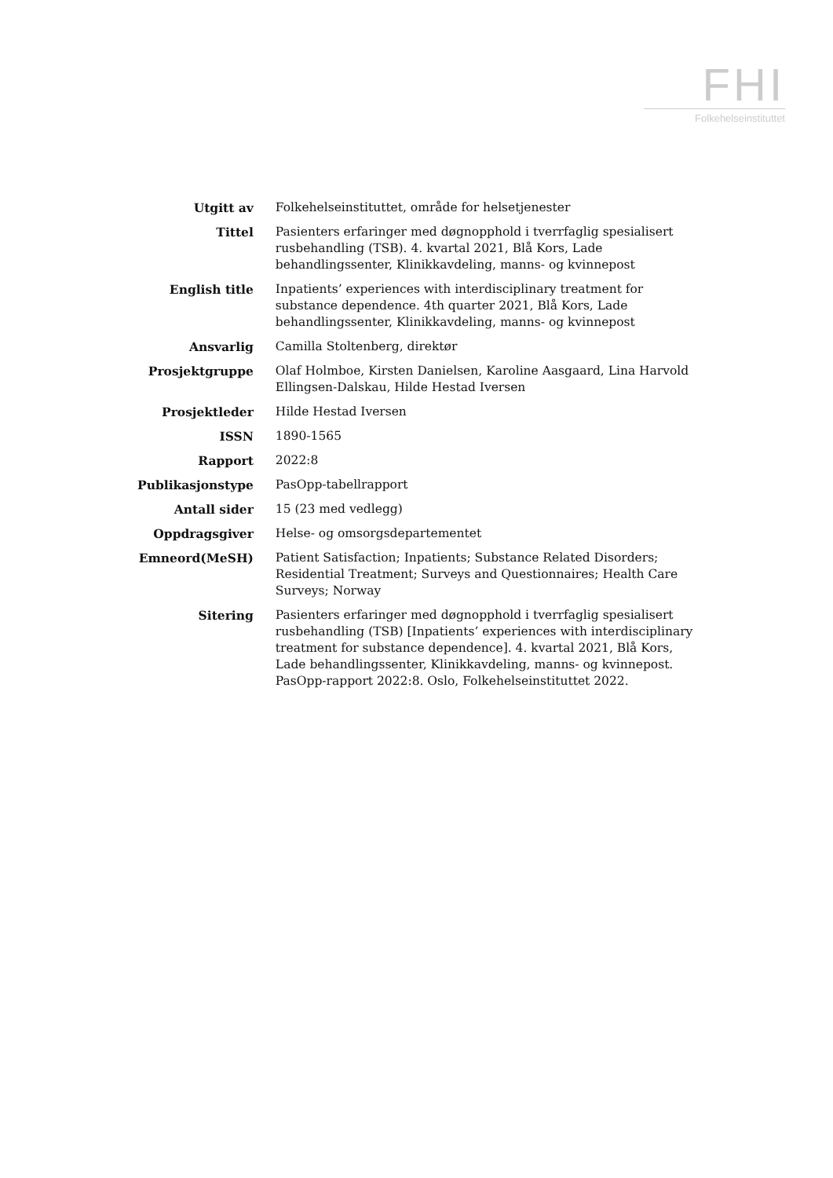FHI
Folkehelseinstituttet
| Utgitt av | Folkehelseinstituttet, område for helsetjenester |
| Tittel | Pasienters erfaringer med døgnopphold i tverrfaglig spesialisert rusbehandling (TSB). 4. kvartal 2021, Blå Kors, Lade behandlingssenter, Klinikkavdeling, manns- og kvinnepost |
| English title | Inpatients’ experiences with interdisciplinary treatment for substance dependence. 4th quarter 2021, Blå Kors, Lade behandlingssenter, Klinikkavdeling, manns- og kvinnepost |
| Ansvarlig | Camilla Stoltenberg, direktør |
| Prosjektgruppe | Olaf Holmboe, Kirsten Danielsen, Karoline Aasgaard, Lina Harvold Ellingsen-Dalskau, Hilde Hestad Iversen |
| Prosjektleder | Hilde Hestad Iversen |
| ISSN | 1890-1565 |
| Rapport | 2022:8 |
| Publikasjonstype | PasOpp-tabellrapport |
| Antall sider | 15 (23 med vedlegg) |
| Oppdragsgiver | Helse- og omsorgsdepartementet |
| Emneord(MeSH) | Patient Satisfaction; Inpatients; Substance Related Disorders; Residential Treatment; Surveys and Questionnaires; Health Care Surveys; Norway |
| Sitering | Pasienters erfaringer med døgnopphold i tverrfaglig spesialisert rusbehandling (TSB) [Inpatients’ experiences with interdisciplinary treatment for substance dependence]. 4. kvartal 2021, Blå Kors, Lade behandlingssenter, Klinikkavdeling, manns- og kvinnepost. PasOpp-rapport 2022:8. Oslo, Folkehelseinstituttet 2022. |